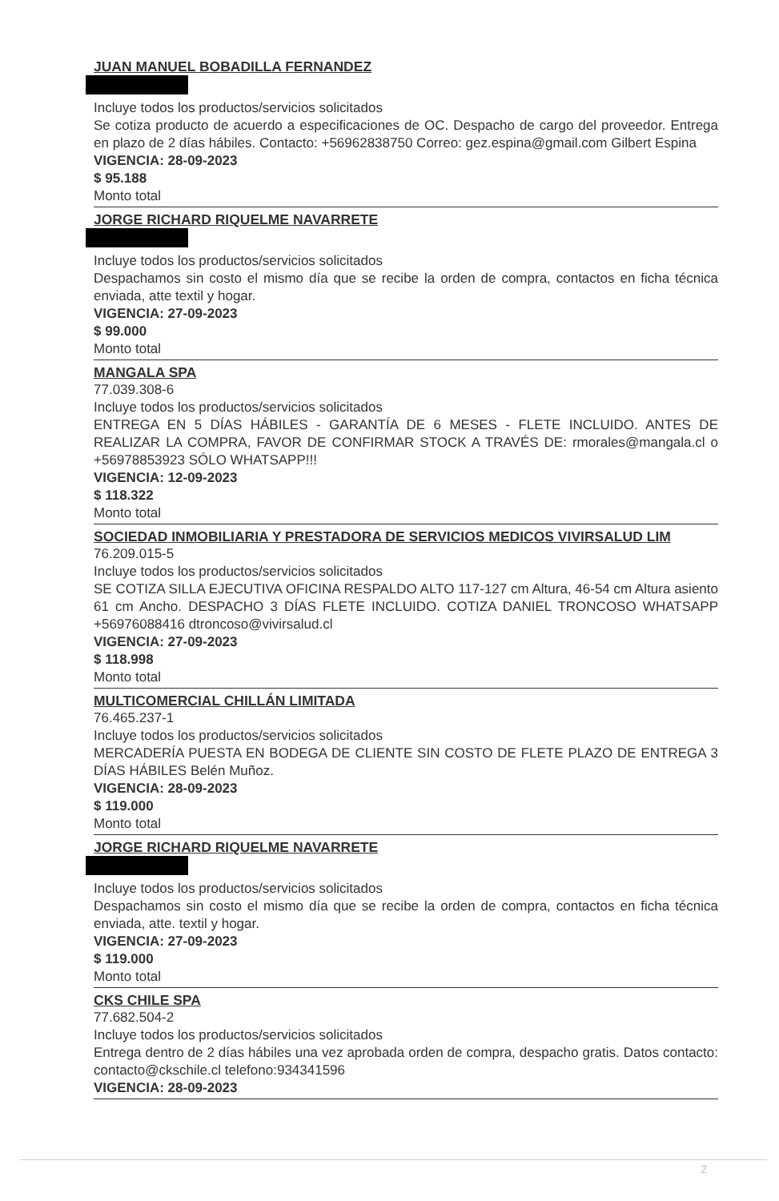JUAN MANUEL BOBADILLA FERNANDEZ
Incluye todos los productos/servicios solicitados
Se cotiza producto de acuerdo a especificaciones de OC. Despacho de cargo del proveedor. Entrega en plazo de 2 días hábiles. Contacto: +56962838750 Correo: gez.espina@gmail.com Gilbert Espina
VIGENCIA: 28-09-2023
$ 95.188
Monto total
JORGE RICHARD RIQUELME NAVARRETE
Incluye todos los productos/servicios solicitados
Despachamos sin costo el mismo día que se recibe la orden de compra, contactos en ficha técnica enviada, atte textil y hogar.
VIGENCIA: 27-09-2023
$ 99.000
Monto total
MANGALA SPA
77.039.308-6
Incluye todos los productos/servicios solicitados
ENTREGA EN 5 DÍAS HÁBILES - GARANTÍA DE 6 MESES - FLETE INCLUIDO. ANTES DE REALIZAR LA COMPRA, FAVOR DE CONFIRMAR STOCK A TRAVÉS DE: rmorales@mangala.cl o +56978853923 SÓLO WHATSAPP!!!
VIGENCIA: 12-09-2023
$ 118.322
Monto total
SOCIEDAD INMOBILIARIA Y PRESTADORA DE SERVICIOS MEDICOS VIVIRSALUD LIM
76.209.015-5
Incluye todos los productos/servicios solicitados
SE COTIZA SILLA EJECUTIVA OFICINA RESPALDO ALTO 117-127 cm Altura, 46-54 cm Altura asiento 61 cm Ancho. DESPACHO 3 DÍAS FLETE INCLUIDO. COTIZA DANIEL TRONCOSO WHATSAPP +56976088416 dtroncoso@vivirsalud.cl
VIGENCIA: 27-09-2023
$ 118.998
Monto total
MULTICOMERCIAL CHILLÁN LIMITADA
76.465.237-1
Incluye todos los productos/servicios solicitados
MERCADERÍA PUESTA EN BODEGA DE CLIENTE SIN COSTO DE FLETE PLAZO DE ENTREGA 3 DÍAS HÁBILES Belén Muñoz.
VIGENCIA: 28-09-2023
$ 119.000
Monto total
JORGE RICHARD RIQUELME NAVARRETE
Incluye todos los productos/servicios solicitados
Despachamos sin costo el mismo día que se recibe la orden de compra, contactos en ficha técnica enviada, atte. textil y hogar.
VIGENCIA: 27-09-2023
$ 119.000
Monto total
CKS CHILE SPA
77.682.504-2
Incluye todos los productos/servicios solicitados
Entrega dentro de 2 días hábiles una vez aprobada orden de compra, despacho gratis. Datos contacto: contacto@ckschile.cl telefono:934341596
VIGENCIA: 28-09-2023
2